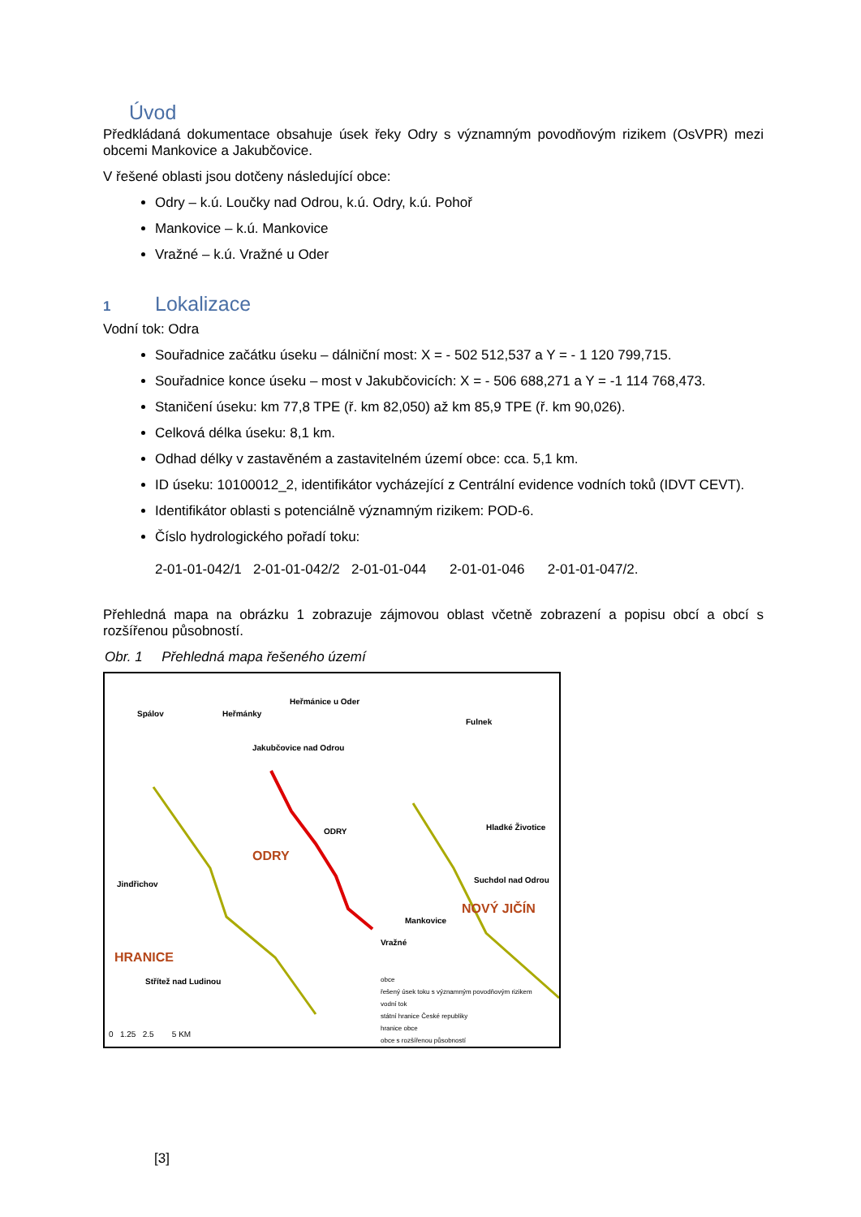Úvod
Předkládaná dokumentace obsahuje úsek řeky Odry s významným povodňovým rizikem (OsVPR) mezi obcemi Mankovice a Jakubčovice.
V řešené oblasti jsou dotčeny následující obce:
Odry – k.ú. Loučky nad Odrou, k.ú. Odry, k.ú. Pohoř
Mankovice – k.ú. Mankovice
Vražné – k.ú. Vražné u Oder
1 Lokalizace
Vodní tok: Odra
Souřadnice začátku úseku – dálniční most: X = - 502 512,537 a Y = - 1 120 799,715.
Souřadnice konce úseku – most v Jakubčovicích: X = - 506 688,271 a Y = -1 114 768,473.
Staničení úseku: km 77,8 TPE (ř. km 82,050) až km 85,9 TPE (ř. km 90,026).
Celková délka úseku: 8,1 km.
Odhad délky v zastavěném a zastavitelném území obce: cca. 5,1 km.
ID úseku: 10100012_2, identifikátor vycházející z Centrální evidence vodních toků (IDVT CEVT).
Identifikátor oblasti s potenciálně významným rizikem: POD-6.
Číslo hydrologického pořadí toku:
2-01-01-042/1 2-01-01-042/2 2-01-01-044 2-01-01-046 2-01-01-047/2.
Přehledná mapa na obrázku 1 zobrazuje zájmovou oblast včetně zobrazení a popisu obcí a obcí s rozšířenou působností.
Obr. 1 Přehledná mapa řešeného území
Spálov Heřmánky
Heřmánice u Oder
Fulnek
Jakubčovice nad Odrou
ODRY
ODRY
Hladké Životice
Suchdol nad Odrou
NOVÝ JIČÍN
Mankovice
Vražné
Jindřichov
HRANICE
Střítež nad Ludinou obce
řešený úsek toku s významným povodňovým rizikem
vodní tok
státní hranice České republiky
hranice obce
obce s rozšířenou působností
0 1.25 2.5 5 KM
[3]